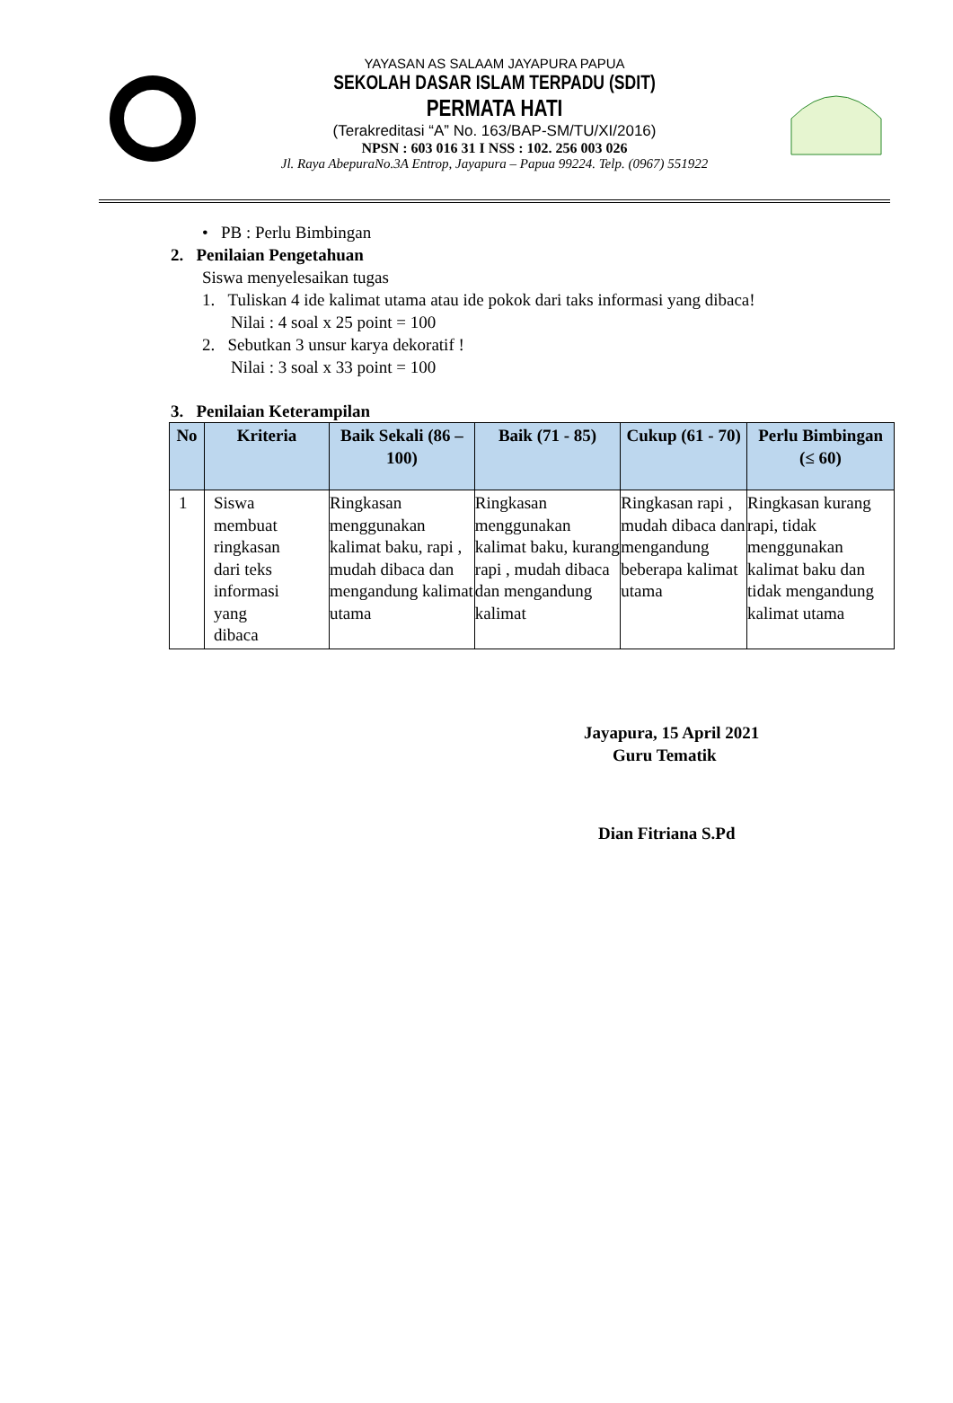YAYASAN AS SALAAM JAYAPURA PAPUA
SEKOLAH DASAR ISLAM TERPADU (SDIT)
PERMATA HATI
(Terakreditasi “A” No. 163/BAP-SM/TU/XI/2016)
NPSN : 603 016 31 I NSS : 102. 256 003 026
Jl. Raya AbepuraNo.3A Entrop, Jayapura – Papua 99224. Telp. (0967) 551922
• PB : Perlu Bimbingan
2. Penilaian Pengetahuan
Siswa menyelesaikan tugas
1. Tuliskan 4 ide kalimat utama atau ide pokok dari taks informasi yang dibaca!
Nilai : 4 soal x 25 point = 100
2. Sebutkan 3 unsur karya dekoratif !
Nilai : 3 soal x 33 point = 100
3. Penilaian Keterampilan
| No | Kriteria | Baik Sekali (86 – 100) | Baik (71 - 85) | Cukup (61 - 70) | Perlu Bimbingan (≤ 60) |
| --- | --- | --- | --- | --- | --- |
| 1 | Siswa membuat ringkasan dari teks informasi yang dibaca | Ringkasan menggunakan kalimat baku, rapi , mudah dibaca dan mengandung kalimat utama | Ringkasan menggunakan kalimat baku, kurang rapi , mudah dibaca dan mengandung kalimat | Ringkasan rapi , mudah dibaca dan mengandung beberapa kalimat utama | Ringkasan kurang rapi, tidak menggunakan kalimat baku dan tidak mengandung kalimat utama |
Jayapura, 15 April 2021
Guru Tematik
Dian Fitriana S.Pd